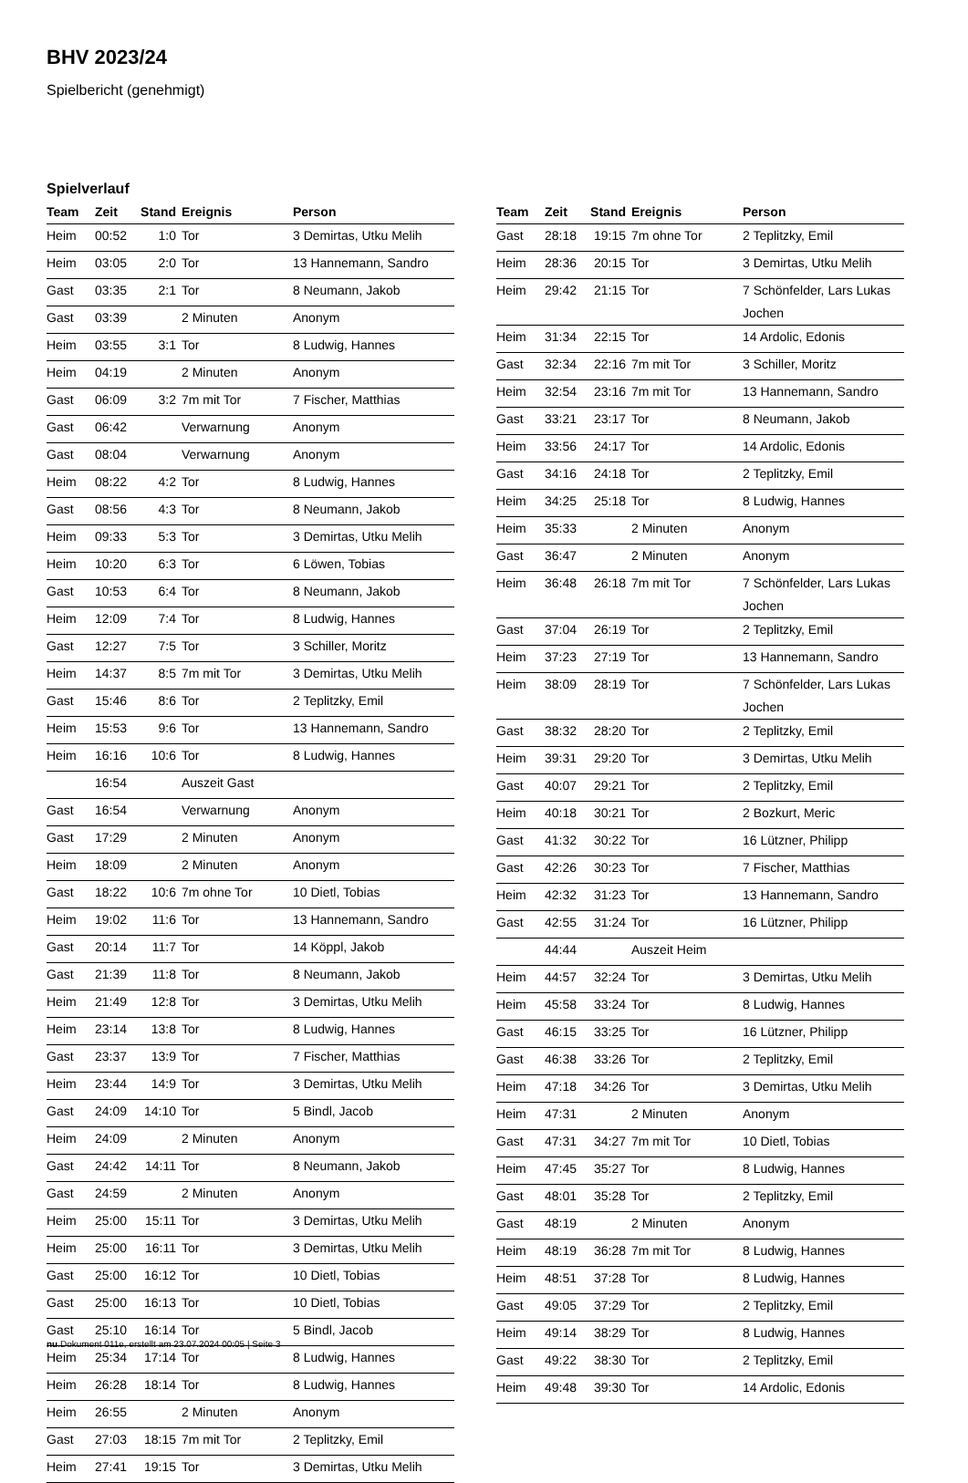BHV 2023/24
Spielbericht (genehmigt)
Spielverlauf
| Team | Zeit | Stand | Ereignis | Person |
| --- | --- | --- | --- | --- |
| Heim | 00:52 | 1:0 | Tor | 3 Demirtas, Utku Melih |
| Heim | 03:05 | 2:0 | Tor | 13 Hannemann, Sandro |
| Gast | 03:35 | 2:1 | Tor | 8 Neumann, Jakob |
| Gast | 03:39 | | 2 Minuten | Anonym |
| Heim | 03:55 | 3:1 | Tor | 8 Ludwig, Hannes |
| Heim | 04:19 | | 2 Minuten | Anonym |
| Gast | 06:09 | 3:2 | 7m mit Tor | 7 Fischer, Matthias |
| Gast | 06:42 | | Verwarnung | Anonym |
| Gast | 08:04 | | Verwarnung | Anonym |
| Heim | 08:22 | 4:2 | Tor | 8 Ludwig, Hannes |
| Gast | 08:56 | 4:3 | Tor | 8 Neumann, Jakob |
| Heim | 09:33 | 5:3 | Tor | 3 Demirtas, Utku Melih |
| Heim | 10:20 | 6:3 | Tor | 6 Löwen, Tobias |
| Gast | 10:53 | 6:4 | Tor | 8 Neumann, Jakob |
| Heim | 12:09 | 7:4 | Tor | 8 Ludwig, Hannes |
| Gast | 12:27 | 7:5 | Tor | 3 Schiller, Moritz |
| Heim | 14:37 | 8:5 | 7m mit Tor | 3 Demirtas, Utku Melih |
| Gast | 15:46 | 8:6 | Tor | 2 Teplitzky, Emil |
| Heim | 15:53 | 9:6 | Tor | 13 Hannemann, Sandro |
| Heim | 16:16 | 10:6 | Tor | 8 Ludwig, Hannes |
| | 16:54 | | Auszeit Gast | |
| Gast | 16:54 | | Verwarnung | Anonym |
| Gast | 17:29 | | 2 Minuten | Anonym |
| Heim | 18:09 | | 2 Minuten | Anonym |
| Gast | 18:22 | 10:6 | 7m ohne Tor | 10 Dietl, Tobias |
| Heim | 19:02 | 11:6 | Tor | 13 Hannemann, Sandro |
| Gast | 20:14 | 11:7 | Tor | 14 Köppl, Jakob |
| Gast | 21:39 | 11:8 | Tor | 8 Neumann, Jakob |
| Heim | 21:49 | 12:8 | Tor | 3 Demirtas, Utku Melih |
| Heim | 23:14 | 13:8 | Tor | 8 Ludwig, Hannes |
| Gast | 23:37 | 13:9 | Tor | 7 Fischer, Matthias |
| Heim | 23:44 | 14:9 | Tor | 3 Demirtas, Utku Melih |
| Gast | 24:09 | 14:10 | Tor | 5 Bindl, Jacob |
| Heim | 24:09 | | 2 Minuten | Anonym |
| Gast | 24:42 | 14:11 | Tor | 8 Neumann, Jakob |
| Gast | 24:59 | | 2 Minuten | Anonym |
| Heim | 25:00 | 15:11 | Tor | 3 Demirtas, Utku Melih |
| Heim | 25:00 | 16:11 | Tor | 3 Demirtas, Utku Melih |
| Gast | 25:00 | 16:12 | Tor | 10 Dietl, Tobias |
| Gast | 25:00 | 16:13 | Tor | 10 Dietl, Tobias |
| Gast | 25:10 | 16:14 | Tor | 5 Bindl, Jacob |
| Heim | 25:34 | 17:14 | Tor | 8 Ludwig, Hannes |
| Heim | 26:28 | 18:14 | Tor | 8 Ludwig, Hannes |
| Heim | 26:55 | | 2 Minuten | Anonym |
| Gast | 27:03 | 18:15 | 7m mit Tor | 2 Teplitzky, Emil |
| Heim | 27:41 | 19:15 | Tor | 3 Demirtas, Utku Melih |
| Team | Zeit | Stand | Ereignis | Person |
| --- | --- | --- | --- | --- |
| Gast | 28:18 | 19:15 | 7m ohne Tor | 2 Teplitzky, Emil |
| Heim | 28:36 | 20:15 | Tor | 3 Demirtas, Utku Melih |
| Heim | 29:42 | 21:15 | Tor | 7 Schönfelder, Lars Lukas Jochen |
| Heim | 31:34 | 22:15 | Tor | 14 Ardolic, Edonis |
| Gast | 32:34 | 22:16 | 7m mit Tor | 3 Schiller, Moritz |
| Heim | 32:54 | 23:16 | 7m mit Tor | 13 Hannemann, Sandro |
| Gast | 33:21 | 23:17 | Tor | 8 Neumann, Jakob |
| Heim | 33:56 | 24:17 | Tor | 14 Ardolic, Edonis |
| Gast | 34:16 | 24:18 | Tor | 2 Teplitzky, Emil |
| Heim | 34:25 | 25:18 | Tor | 8 Ludwig, Hannes |
| Heim | 35:33 | | 2 Minuten | Anonym |
| Gast | 36:47 | | 2 Minuten | Anonym |
| Heim | 36:48 | 26:18 | 7m mit Tor | 7 Schönfelder, Lars Lukas Jochen |
| Gast | 37:04 | 26:19 | Tor | 2 Teplitzky, Emil |
| Heim | 37:23 | 27:19 | Tor | 13 Hannemann, Sandro |
| Heim | 38:09 | 28:19 | Tor | 7 Schönfelder, Lars Lukas Jochen |
| Gast | 38:32 | 28:20 | Tor | 2 Teplitzky, Emil |
| Heim | 39:31 | 29:20 | Tor | 3 Demirtas, Utku Melih |
| Gast | 40:07 | 29:21 | Tor | 2 Teplitzky, Emil |
| Heim | 40:18 | 30:21 | Tor | 2 Bozkurt, Meric |
| Gast | 41:32 | 30:22 | Tor | 16 Lützner, Philipp |
| Gast | 42:26 | 30:23 | Tor | 7 Fischer, Matthias |
| Heim | 42:32 | 31:23 | Tor | 13 Hannemann, Sandro |
| Gast | 42:55 | 31:24 | Tor | 16 Lützner, Philipp |
| | 44:44 | | Auszeit Heim | |
| Heim | 44:57 | 32:24 | Tor | 3 Demirtas, Utku Melih |
| Heim | 45:58 | 33:24 | Tor | 8 Ludwig, Hannes |
| Gast | 46:15 | 33:25 | Tor | 16 Lützner, Philipp |
| Gast | 46:38 | 33:26 | Tor | 2 Teplitzky, Emil |
| Heim | 47:18 | 34:26 | Tor | 3 Demirtas, Utku Melih |
| Heim | 47:31 | | 2 Minuten | Anonym |
| Gast | 47:31 | 34:27 | 7m mit Tor | 10 Dietl, Tobias |
| Heim | 47:45 | 35:27 | Tor | 8 Ludwig, Hannes |
| Gast | 48:01 | 35:28 | Tor | 2 Teplitzky, Emil |
| Gast | 48:19 | | 2 Minuten | Anonym |
| Heim | 48:19 | 36:28 | 7m mit Tor | 8 Ludwig, Hannes |
| Heim | 48:51 | 37:28 | Tor | 8 Ludwig, Hannes |
| Gast | 49:05 | 37:29 | Tor | 2 Teplitzky, Emil |
| Heim | 49:14 | 38:29 | Tor | 8 Ludwig, Hannes |
| Gast | 49:22 | 38:30 | Tor | 2 Teplitzky, Emil |
| Heim | 49:48 | 39:30 | Tor | 14 Ardolic, Edonis |
nu.Dokument 011e, erstellt am 23.07.2024 00:05 | Seite 3